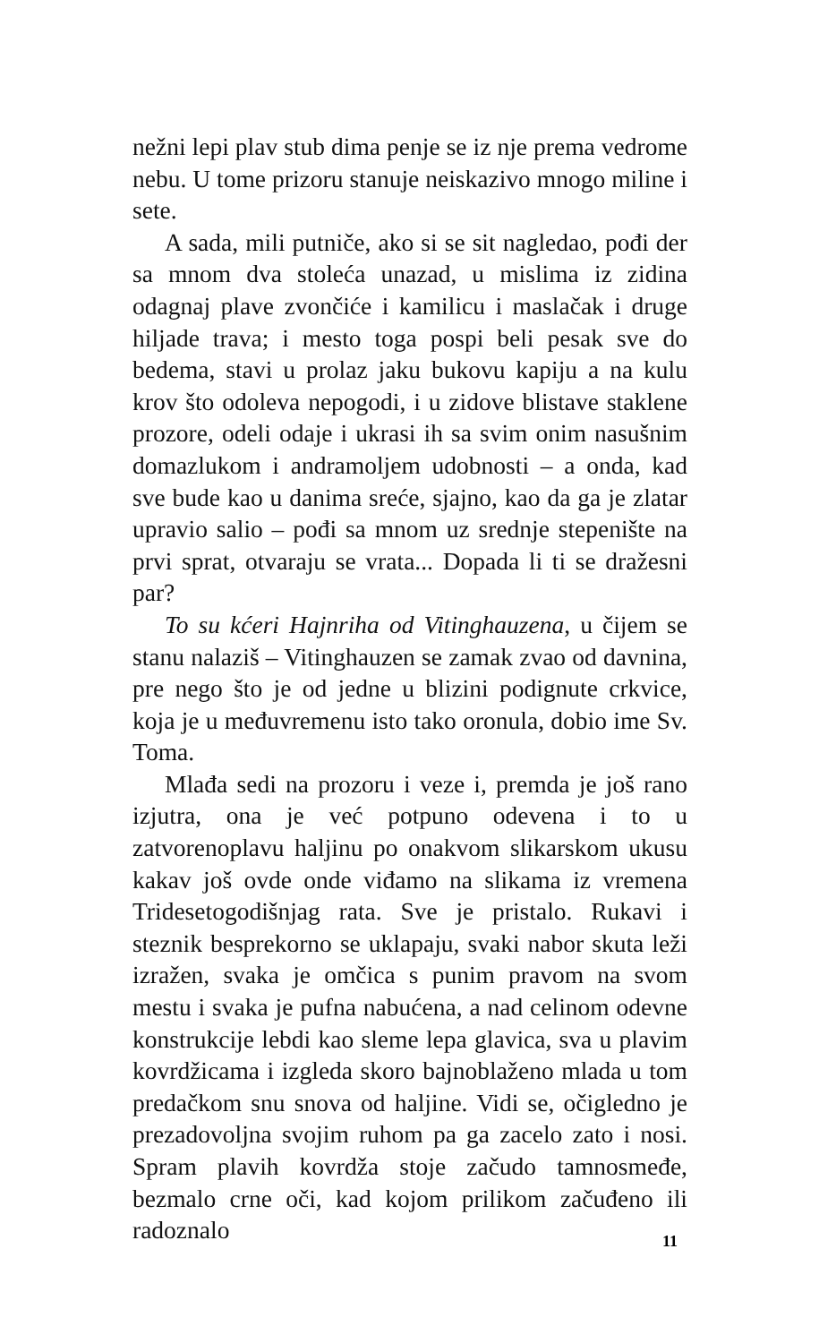nežni lepi plav stub dima penje se iz nje prema vedrome nebu. U tome prizoru stanuje neiskazivo mnogo miline i sete.
A sada, mili putniče, ako si se sit nagledao, pođi der sa mnom dva stoleća unazad, u mislima iz zidina odagnaj plave zvončiće i kamilicu i maslačak i druge hiljade trava; i mesto toga pospi beli pesak sve do bedema, stavi u prolaz jaku bukovu kapiju a na kulu krov što odoleva nepogodi, i u zidove blistave staklene prozore, odeli odaje i ukrasi ih sa svim onim nasušnim domazlukom i andramoljem udobnosti – a onda, kad sve bude kao u danima sreće, sjajno, kao da ga je zlatar upravio salio – pođi sa mnom uz srednje stepenište na prvi sprat, otvaraju se vrata... Dopada li ti se dražesni par?
To su kćeri Hajnriha od Vitinghauzena, u čijem se stanu nalaziš – Vitinghauzen se zamak zvao od davnina, pre nego što je od jedne u blizini podignute crkvice, koja je u međuvremenu isto tako oronula, dobio ime Sv. Toma.
Mlađa sedi na prozoru i veze i, premda je još rano izjutra, ona je već potpuno odevena i to u zatvorenoplavu haljinu po onakvom slikarskom ukusu kakav još ovde onde viđamo na slikama iz vremena Tridesetogodišnjag rata. Sve je pristalo. Rukavi i steznik besprekorno se uklapaju, svaki nabor skuta leži izražen, svaka je omčica s punim pravom na svom mestu i svaka je pufna nabućena, a nad celinom odevne konstrukcije lebdi kao sleme lepa glavica, sva u plavim kovrdžicama i izgleda skoro bajnoblaženo mlada u tom predačkom snu snova od haljine. Vidi se, očigledno je prezadovoljna svojim ruhom pa ga zacelo zato i nosi. Spram plavih kovrdža stoje začudo tamnosmeđe, bezmalo crne oči, kad kojom prilikom začuđeno ili radoznalo
11